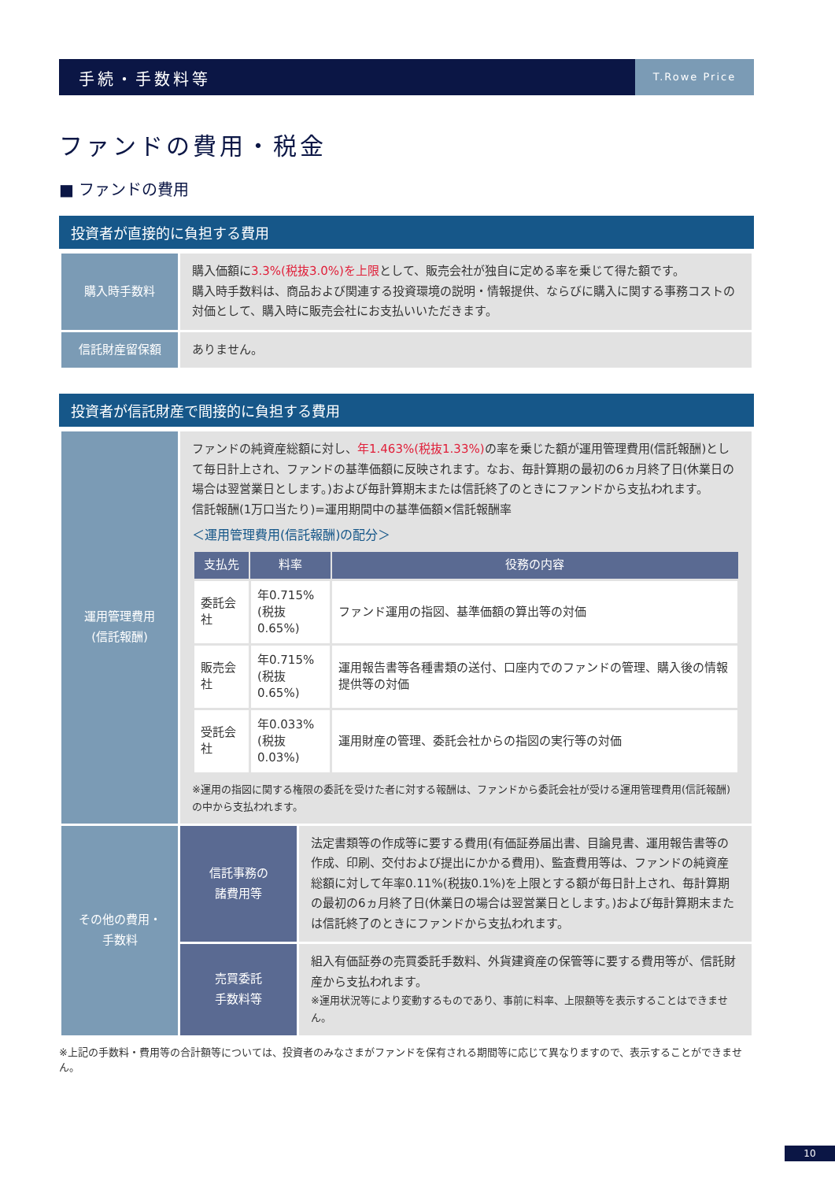手続・手数料等
T.Rowe Price
ファンドの費用・税金
■ ファンドの費用
投資者が直接的に負担する費用
| 購入時手数料 | 購入価額に 3.3%(税抜3.0%)を上限 として、販売会社が独自に定める率を乗じて得た額です。 購入時手数料は、商品および関連する投資環境の説明・情報提供、ならびに購入に関する事務コストの対価として、購入時に販売会社にお支払いいただきます。 |
| 信託財産留保額 | ありません。 |
投資者が信託財産で間接的に負担する費用
| 運用管理費用 (信託報酬) | ファンドの純資産総額に対し、 年1.463%(税抜1.33%) の率を乗じた額が運用管理費用(信託報酬)として毎日計上され、ファンドの基準価額に反映されます。なお、毎計算期の最初の6ヵ月終了日(休業日の場合は翌営業日とします。)および毎計算期末または信託終了のときにファンドから支払われます。 信託報酬(1万口当たり)=運用期間中の基準価額×信託報酬率 ＜運用管理費用(信託報酬)の配分＞ / 支払先 / 料率 / 役務の内容 / / --- / --- / --- / / 委託会社 / 年0.715% (税抜0.65%) / ファンド運用の指図、基準価額の算出等の対価 / / 販売会社 / 年0.715% (税抜0.65%) / 運用報告書等各種書類の送付、口座内でのファンドの管理、購入後の情報提供等の対価 / / 受託会社 / 年0.033% (税抜0.03%) / 運用財産の管理、委託会社からの指図の実行等の対価 / ※運用の指図に関する権限の委託を受けた者に対する報酬は、ファンドから委託会社が受ける運用管理費用(信託報酬)の中から支払われます。 | |
| その他の費用・ 手数料 | 信託事務の 諸費用等 | 法定書類等の作成等に要する費用(有価証券届出書、目論見書、運用報告書等の作成、印刷、交付および提出にかかる費用)、監査費用等は、ファンドの純資産総額に対して年率0.11%(税抜0.1%)を上限とする額が毎日計上され、毎計算期の最初の6ヵ月終了日(休業日の場合は翌営業日とします。)および毎計算期末または信託終了のときにファンドから支払われます。 |
| | 売買委託 手数料等 | 組入有価証券の売買委託手数料、外貨建資産の保管等に要する費用等が、信託財産から支払われます。 ※運用状況等により変動するものであり、事前に料率、上限額等を表示することはできません。 |
※上記の手数料・費用等の合計額等については、投資者のみなさまがファンドを保有される期間等に応じて異なりますので、表示することができません。
10